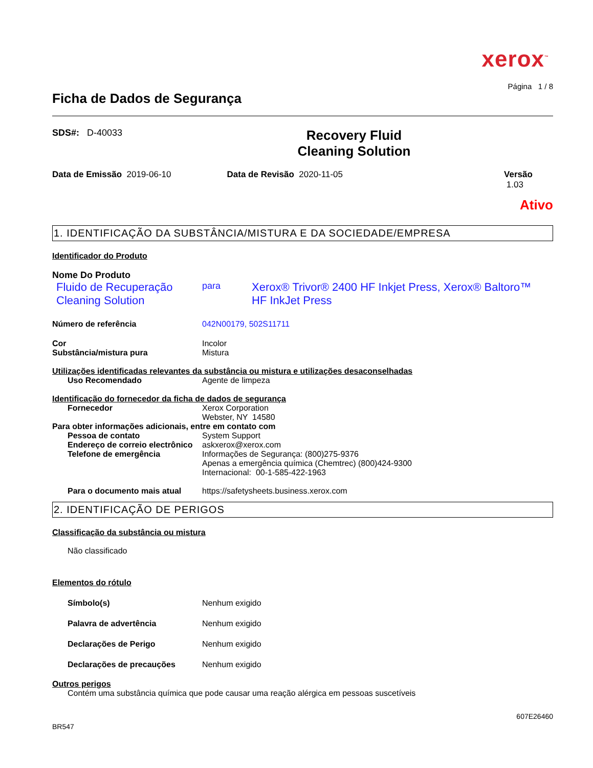xerox<sup>™</sup>
Página 1 / 8
Ficha de Dados de Segurança
SDS#: D-40033
Recovery Fluid
Cleaning Solution
Data de Emissão 2019-06-10 Data de Revisão 2020-11-05 Versão 1.03
Ativo
1. IDENTIFICAÇÃO DA SUBSTÂNCIA/MISTURA E DA SOCIEDADE/EMPRESA
Identificador do Produto
Nome Do Produto
Fluido de Recuperação Cleaning Solution
para
Xerox® Trivor® 2400 HF Inkjet Press, Xerox® Baltoro™ HF InkJet Press
Número de referência 042N00179, 502S11711
Cor Incolor
Substância/mistura pura Mistura
Utilizações identificadas relevantes da substância ou mistura e utilizações desaconselhadas
Uso Recomendado Agente de limpeza
Identificação do fornecedor da ficha de dados de segurança
Fornecedor Xerox Corporation
Webster, NY 14580
Para obter informações adicionais, entre em contato com
Pessoa de contato System Support
Endereço de correio electrônico
askxerox@xerox.com
Telefone de emergência Informações de Segurança: (800)275-9376
Apenas a emergência química (Chemtrec) (800)424-9300
Internacional: 00-1-585-422-1963
Para o documento mais atual https://safetysheets.business.xerox.com
2. IDENTIFICAÇÃO DE PERIGOS
Classificação da substância ou mistura
Não classificado
Elementos do rótulo
Símbolo(s) Nenhum exigido
Palavra de advertência Nenhum exigido
Declarações de Perigo Nenhum exigido
Declarações de precauções Nenhum exigido
Outros perigos
Contém uma substância química que pode causar uma reação alérgica em pessoas suscetíveis
607E26460
BR547